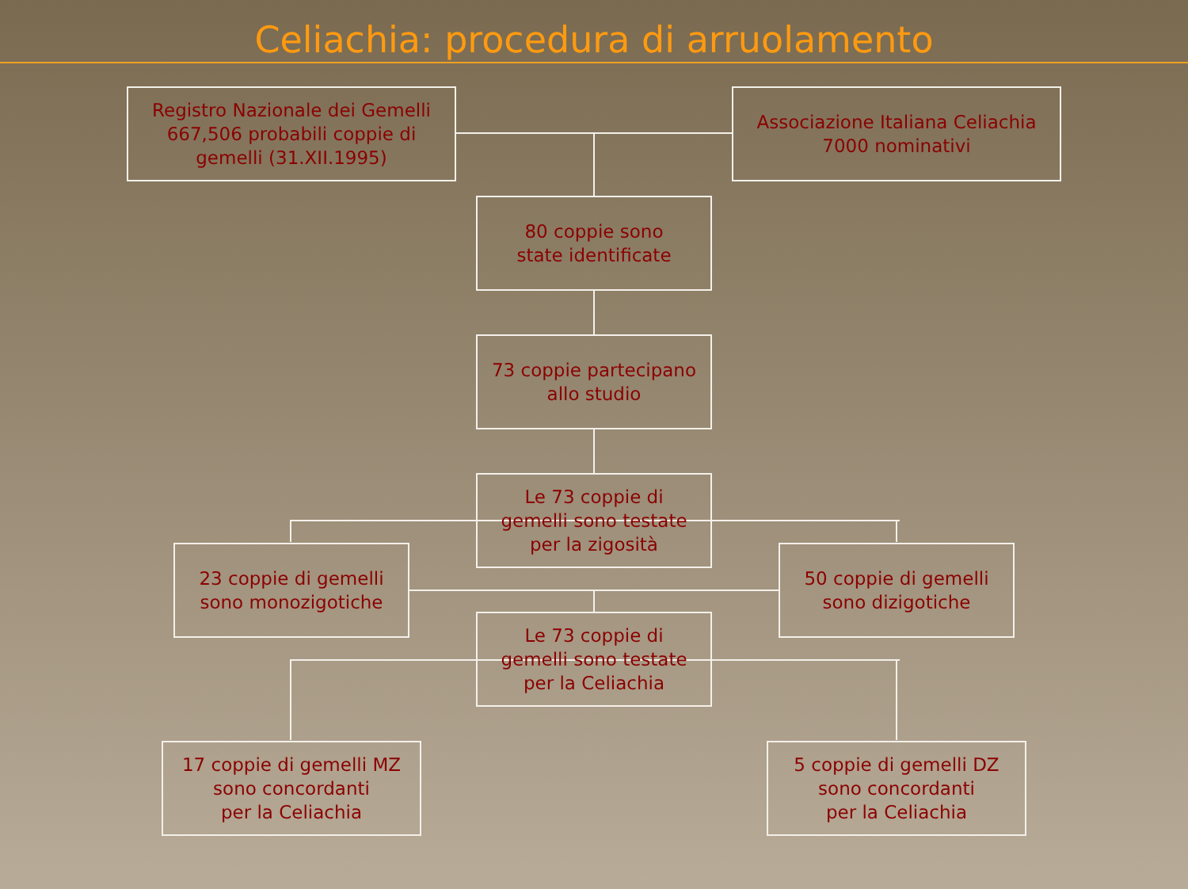Celiachia: procedura di arruolamento
Registro Nazionale dei Gemelli
667,506 probabili coppie di
gemelli (31.XII.1995)
Associazione Italiana Celiachia
7000 nominativi
80 coppie sono
state identificate
73 coppie partecipano
allo studio
Le 73 coppie di
gemelli sono testate
per la zigosità
23 coppie di gemelli
sono monozigotiche
50 coppie di gemelli
sono dizigotiche
Le 73 coppie di
gemelli sono testate
per la Celiachia
17 coppie di gemelli MZ
sono concordanti
per la Celiachia
5 coppie di gemelli DZ
sono concordanti
per la Celiachia